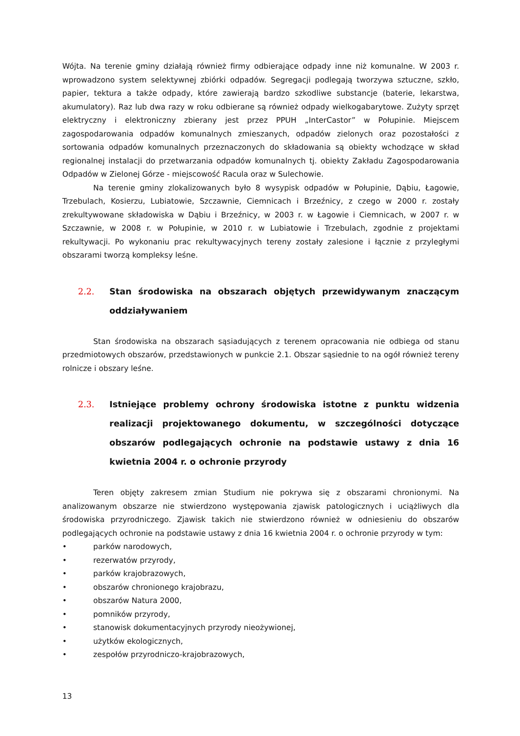Wójta. Na terenie gminy działają również firmy odbierające odpady inne niż komunalne. W 2003 r. wprowadzono system selektywnej zbiórki odpadów. Segregacji podlegają tworzywa sztuczne, szkło, papier, tektura a także odpady, które zawierają bardzo szkodliwe substancje (baterie, lekarstwa, akumulatory). Raz lub dwa razy w roku odbierane są również odpady wielkogabarytowe. Zużyty sprzęt elektryczny i elektroniczny zbierany jest przez PPUH „InterCastor” w Połupinie. Miejscem zagospodarowania odpadów komunalnych zmieszanych, odpadów zielonych oraz pozostałości z sortowania odpadów komunalnych przeznaczonych do składowania są obiekty wchodzące w skład regionalnej instalacji do przetwarzania odpadów komunalnych tj. obiekty Zakładu Zagospodarowania Odpadów w Zielonej Górze - miejscowość Racula oraz w Sulechowie.
Na terenie gminy zlokalizowanych było 8 wysypisk odpadów w Połupinie, Dąbiu, Łagowie, Trzebulach, Kosierzu, Lubiatowie, Szczawnie, Ciemnicach i Brzeźnicy, z czego w 2000 r. zostały zrekultywowane składowiska w Dąbiu i Brzeźnicy, w 2003 r. w Łagowie i Ciemnicach, w 2007 r. w Szczawnie, w 2008 r. w Połupinie, w 2010 r. w Lubiatowie i Trzebulach, zgodnie z projektami rekultywacji. Po wykonaniu prac rekultywacyjnych tereny zostały zalesione i łącznie z przyległymi obszarami tworzą kompleksy leśne.
2.2. Stan środowiska na obszarach objętych przewidywanym znaczącym oddziaływaniem
Stan środowiska na obszarach sąsiadujących z terenem opracowania nie odbiega od stanu przedmiotowych obszarów, przedstawionych w punkcie 2.1. Obszar sąsiednie to na ogół również tereny rolnicze i obszary leśne.
2.3. Istniejące problemy ochrony środowiska istotne z punktu widzenia realizacji projektowanego dokumentu, w szczególności dotyczące obszarów podlegających ochronie na podstawie ustawy z dnia 16 kwietnia 2004 r. o ochronie przyrody
Teren objęty zakresem zmian Studium nie pokrywa się z obszarami chronionymi. Na analizowanym obszarze nie stwierdzono występowania zjawisk patologicznych i uciążliwych dla środowiska przyrodniczego. Zjawisk takich nie stwierdzono również w odniesieniu do obszarów podlegających ochronie na podstawie ustawy z dnia 16 kwietnia 2004 r. o ochronie przyrody w tym:
• parków narodowych,
• rezerwatów przyrody,
• parków krajobrazowych,
• obszarów chronionego krajobrazu,
• obszarów Natura 2000,
• pomników przyrody,
• stanowisk dokumentacyjnych przyrody nieożywionej,
• użytków ekologicznych,
• zespołów przyrodniczo-krajobrazowych,
13